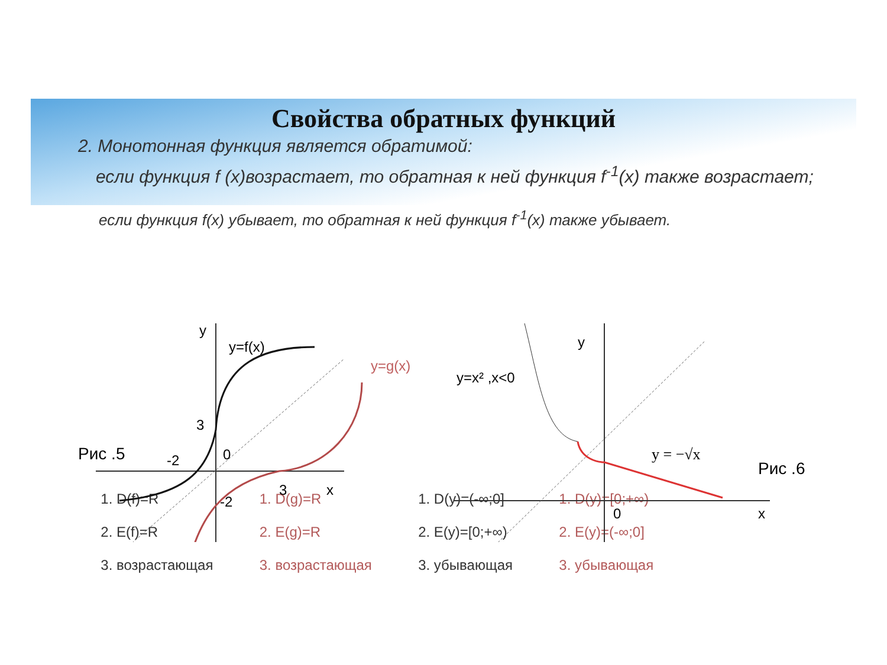Свойства обратных функций
2. Монотонная функция является обратимой:
если функция f (x)возрастает, то обратная к ней функция f<sup>-1</sup>(x) также возрастает;
если функция f(x) убывает, то обратная к ней функция f<sup>-1</sup>(x) также убывает.
y=f(x)
y=g(x)
Рис .5
3
-2
0
3
-2
x
y
y=x² ,x<0
y = −√x
Рис .6
0
x
y
1. D(f)=R
2. E(f)=R
3. возрастающая
1. D(g)=R
2. E(g)=R
3. возрастающая
1. D(y)=(-∞;0]
2. E(y)=[0;+∞)
3. убывающая
1. D(y)=[0;+∞)
2. E(y)=(-∞;0]
3. убывающая